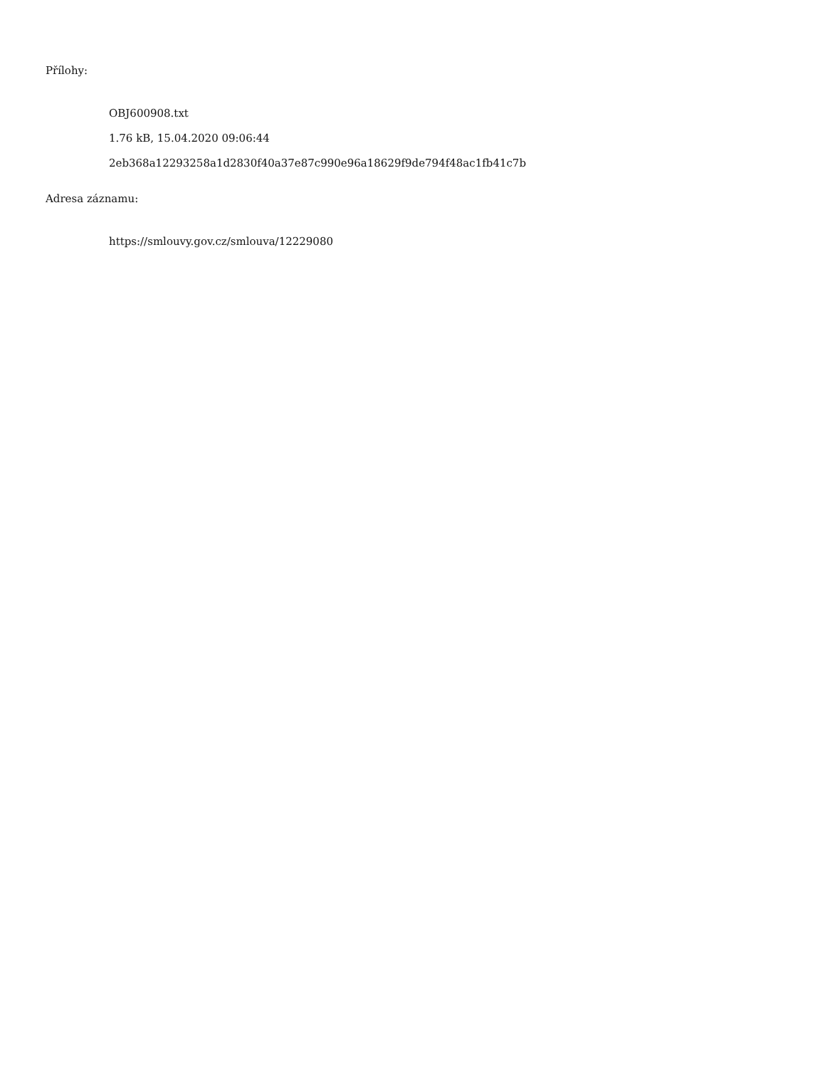Přílohy:
OBJ600908.txt
1.76 kB, 15.04.2020 09:06:44
2eb368a12293258a1d2830f40a37e87c990e96a18629f9de794f48ac1fb41c7b
Adresa záznamu:
https://smlouvy.gov.cz/smlouva/12229080